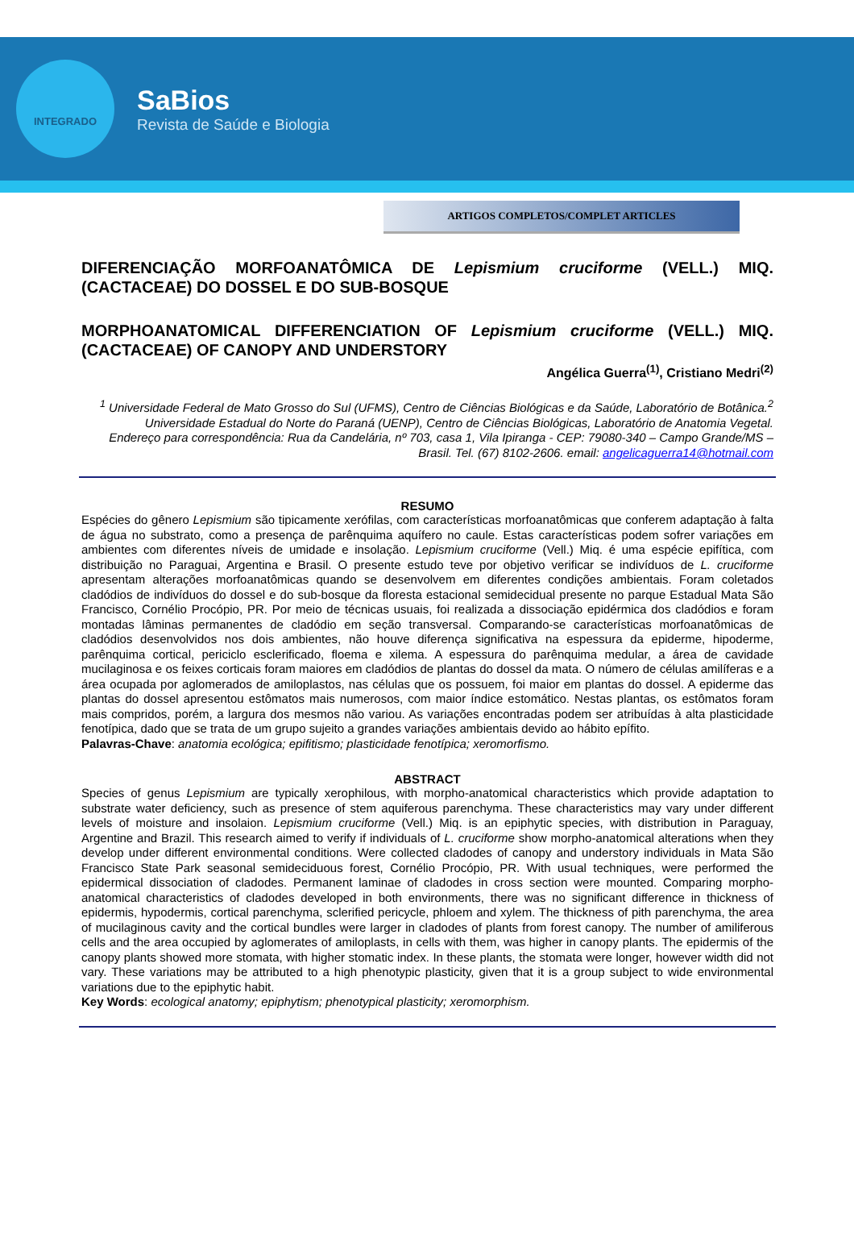INTEGRADO
SaBios
Revista de Saúde e Biologia
ARTIGOS COMPLETOS/COMPLET ARTICLES
DIFERENCIAÇÃO MORFOANATÔMICA DE Lepismium cruciforme (VELL.) MIQ. (CACTACEAE) DO DOSSEL E DO SUB-BOSQUE
MORPHOANATOMICAL DIFFERENCIATION OF Lepismium cruciforme (VELL.) MIQ. (CACTACEAE) OF CANOPY AND UNDERSTORY
Angélica Guerra<sup>(1)</sup>, Cristiano Medri<sup>(2)</sup>
<sup>1</sup> Universidade Federal de Mato Grosso do Sul (UFMS), Centro de Ciências Biológicas e da Saúde, Laboratório de Botânica.<sup>2</sup> Universidade Estadual do Norte do Paraná (UENP), Centro de Ciências Biológicas, Laboratório de Anatomia Vegetal.
Endereço para correspondência: Rua da Candelária, nº 703, casa 1, Vila Ipiranga - CEP: 79080-340 – Campo Grande/MS – Brasil. Tel. (67) 8102-2606. email: angelicaguerra14@hotmail.com
RESUMO
Espécies do gênero Lepismium são tipicamente xerófilas, com características morfoanatômicas que conferem adaptação à falta de água no substrato, como a presença de parênquima aquífero no caule. Estas características podem sofrer variações em ambientes com diferentes níveis de umidade e insolação. Lepismium cruciforme (Vell.) Miq. é uma espécie epifítica, com distribuição no Paraguai, Argentina e Brasil. O presente estudo teve por objetivo verificar se indivíduos de L. cruciforme apresentam alterações morfoanatômicas quando se desenvolvem em diferentes condições ambientais. Foram coletados cladódios de indivíduos do dossel e do sub-bosque da floresta estacional semidecidual presente no parque Estadual Mata São Francisco, Cornélio Procópio, PR. Por meio de técnicas usuais, foi realizada a dissociação epidérmica dos cladódios e foram montadas lâminas permanentes de cladódio em seção transversal. Comparando-se características morfoanatômicas de cladódios desenvolvidos nos dois ambientes, não houve diferença significativa na espessura da epiderme, hipoderme, parênquima cortical, periciclo esclerificado, floema e xilema. A espessura do parênquima medular, a área de cavidade mucilaginosa e os feixes corticais foram maiores em cladódios de plantas do dossel da mata. O número de células amilíferas e a área ocupada por aglomerados de amiloplastos, nas células que os possuem, foi maior em plantas do dossel. A epiderme das plantas do dossel apresentou estômatos mais numerosos, com maior índice estomático. Nestas plantas, os estômatos foram mais compridos, porém, a largura dos mesmos não variou. As variações encontradas podem ser atribuídas à alta plasticidade fenotípica, dado que se trata de um grupo sujeito a grandes variações ambientais devido ao hábito epífito.
Palavras-Chave: anatomia ecológica; epifitismo; plasticidade fenotípica; xeromorfismo.
ABSTRACT
Species of genus Lepismium are typically xerophilous, with morpho-anatomical characteristics which provide adaptation to substrate water deficiency, such as presence of stem aquiferous parenchyma. These characteristics may vary under different levels of moisture and insolaion. Lepismium cruciforme (Vell.) Miq. is an epiphytic species, with distribution in Paraguay, Argentine and Brazil. This research aimed to verify if individuals of L. cruciforme show morpho-anatomical alterations when they develop under different environmental conditions. Were collected cladodes of canopy and understory individuals in Mata São Francisco State Park seasonal semideciduous forest, Cornélio Procópio, PR. With usual techniques, were performed the epidermical dissociation of cladodes. Permanent laminae of cladodes in cross section were mounted. Comparing morpho-anatomical characteristics of cladodes developed in both environments, there was no significant difference in thickness of epidermis, hypodermis, cortical parenchyma, sclerified pericycle, phloem and xylem. The thickness of pith parenchyma, the area of mucilaginous cavity and the cortical bundles were larger in cladodes of plants from forest canopy. The number of amiliferous cells and the area occupied by aglomerates of amiloplasts, in cells with them, was higher in canopy plants. The epidermis of the canopy plants showed more stomata, with higher stomatic index. In these plants, the stomata were longer, however width did not vary. These variations may be attributed to a high phenotypic plasticity, given that it is a group subject to wide environmental variations due to the epiphytic habit.
Key Words: ecological anatomy; epiphytism; phenotypical plasticity; xeromorphism.